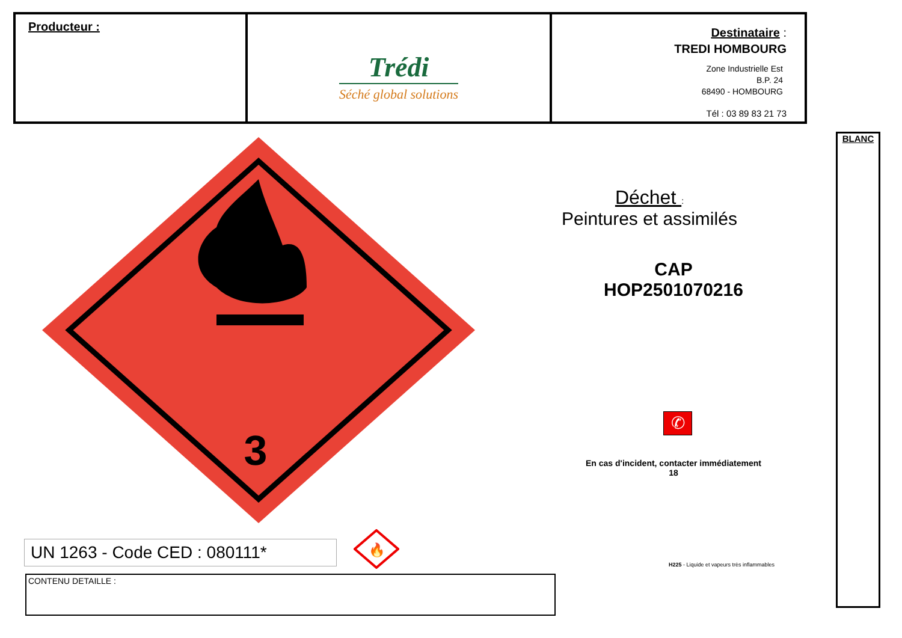| Producteur : | Trédi Séché global solutions | Destinataire : TREDI HOMBOURG Zone Industrielle Est B.P. 24 68490 - HOMBOURG Tél : 03 89 83 21 73 |
BLANC
3
Déchet :
Peintures et assimilés
CAP
HOP2501070216
✆
En cas d'incident, contacter immédiatement
18
H225 - Liquide et vapeurs très inflammables
UN 1263 - Code CED : 080111*
🔥
CONTENU DETAILLE :